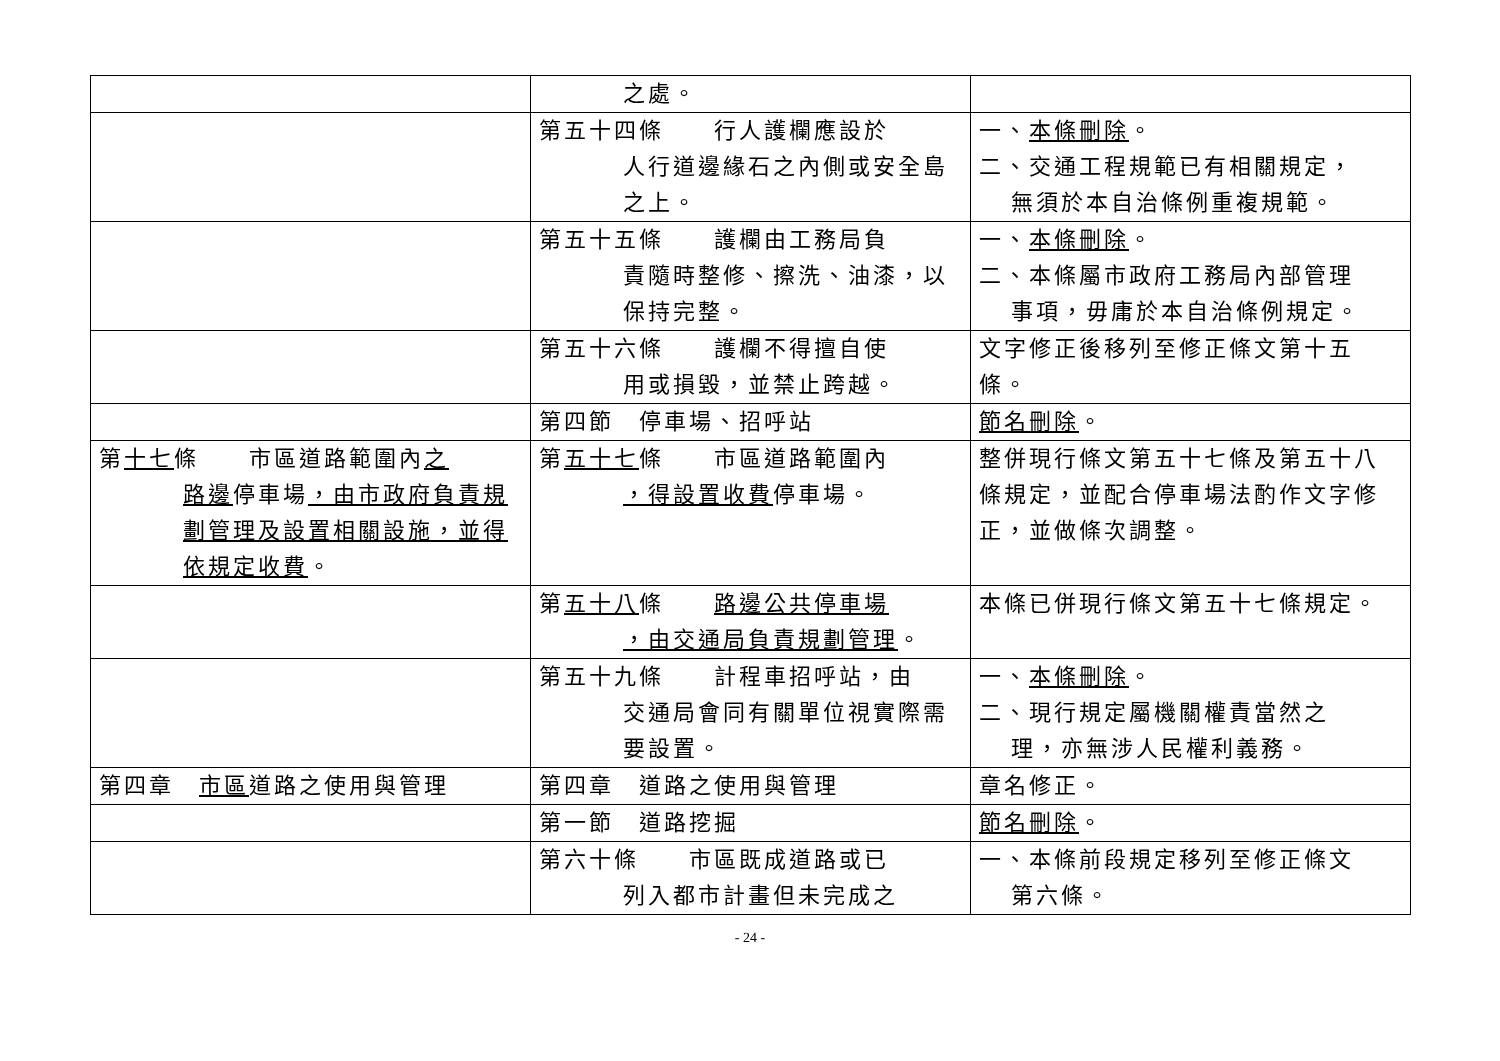| | 之處。 | |
| | 第五十四條 行人護欄應設於 人行道邊緣石之內側或安全島之上。 | 一、 本條刪除 。 二、交通工程規範已有相關規定， 無須於本自治條例重複規範。 |
| | 第五十五條 護欄由工務局負 責隨時整修、擦洗、油漆，以保持完整。 | 一、 本條刪除 。 二、本條屬市政府工務局內部管理 事項，毋庸於本自治條例規定。 |
| | 第五十六條 護欄不得擅自使 用或損毀，並禁止跨越。 | 文字修正後移列至修正條文第十五條。 |
| | 第四節 停車場、招呼站 | 節名刪除 。 |
| 第 十七 條 市區道路範圍內 之 路邊 停車場 ，由市政府負責規劃管理及設置相關設施，並得依規定收費 。 | 第 五十七 條 市區道路範圍內 ，得設置收費 停車場。 | 整併現行條文第五十七條及第五十八條規定，並配合停車場法酌作文字修正，並做條次調整。 |
| | 第 五十八 條 路邊公共停車場 ，由交通局負責規劃管理 。 | 本條已併現行條文第五十七條規定。 |
| | 第五十九條 計程車招呼站，由 交通局會同有關單位視實際需要設置。 | 一、 本條刪除 。 二、現行規定屬機關權責當然之 理，亦無涉人民權利義務。 |
| 第四章 市區 道路之使用與管理 | 第四章 道路之使用與管理 | 章名修正。 |
| | 第一節 道路挖掘 | 節名刪除 。 |
| | 第六十條 市區既成道路或已 列入都市計畫但未完成之 | 一、本條前段規定移列至修正條文 第六條。 |
- 24 -